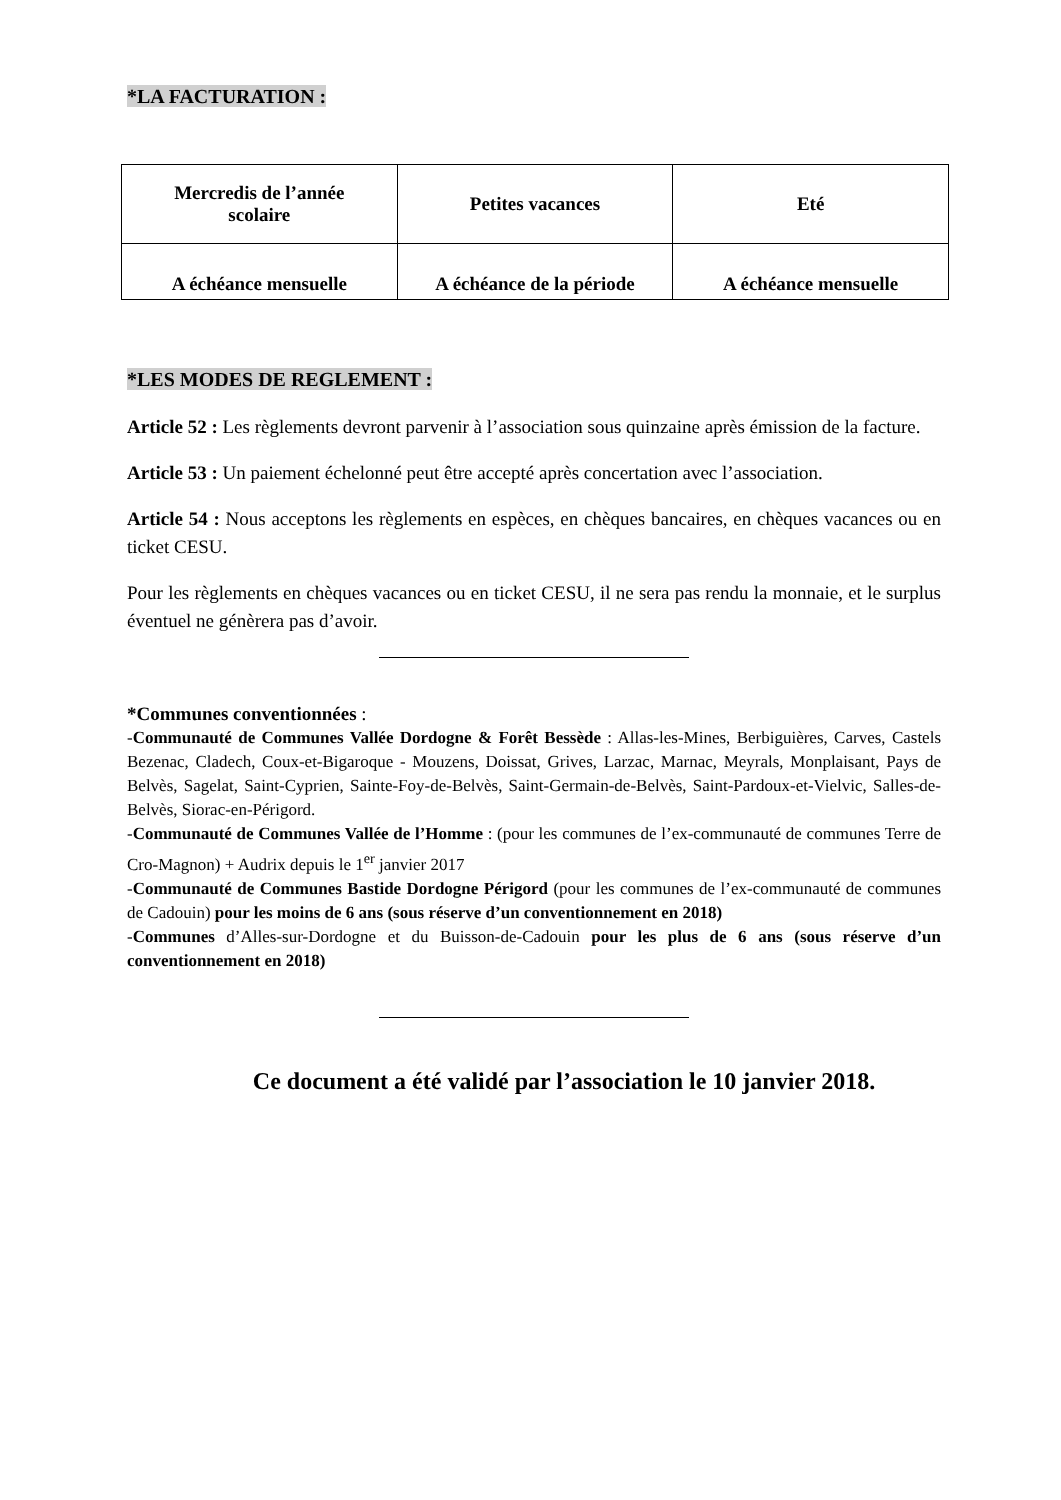*LA FACTURATION :
| Mercredis de l’année scolaire | Petites vacances | Eté |
| A échéance mensuelle | A échéance de la période | A échéance mensuelle |
*LES MODES DE REGLEMENT :
Article 52 : Les règlements devront parvenir à l’association sous quinzaine après émission de la facture.
Article 53 : Un paiement échelonné peut être accepté après concertation avec l’association.
Article 54 : Nous acceptons les règlements en espèces, en chèques bancaires, en chèques vacances ou en ticket CESU.
Pour les règlements en chèques vacances ou en ticket CESU, il ne sera pas rendu la monnaie, et le surplus éventuel ne génèrera pas d’avoir.
*Communes conventionnées :
-Communauté de Communes Vallée Dordogne & Forêt Bessède : Allas-les-Mines, Berbiguières, Carves, Castels Bezenac, Cladech, Coux-et-Bigaroque - Mouzens, Doissat, Grives, Larzac, Marnac, Meyrals, Monplaisant, Pays de Belvès, Sagelat, Saint-Cyprien, Sainte-Foy-de-Belvès, Saint-Germain-de-Belvès, Saint-Pardoux-et-Vielvic, Salles-de-Belvès, Siorac-en-Périgord.
-Communauté de Communes Vallée de l’Homme : (pour les communes de l’ex-communauté de communes Terre de Cro-Magnon) + Audrix depuis le 1<sup>er</sup> janvier 2017
-Communauté de Communes Bastide Dordogne Périgord (pour les communes de l’ex-communauté de communes de Cadouin) pour les moins de 6 ans (sous réserve d’un conventionnement en 2018)
-Communes d’Alles-sur-Dordogne et du Buisson-de-Cadouin pour les plus de 6 ans (sous réserve d’un conventionnement en 2018)
Ce document a été validé par l’association le 10 janvier 2018.